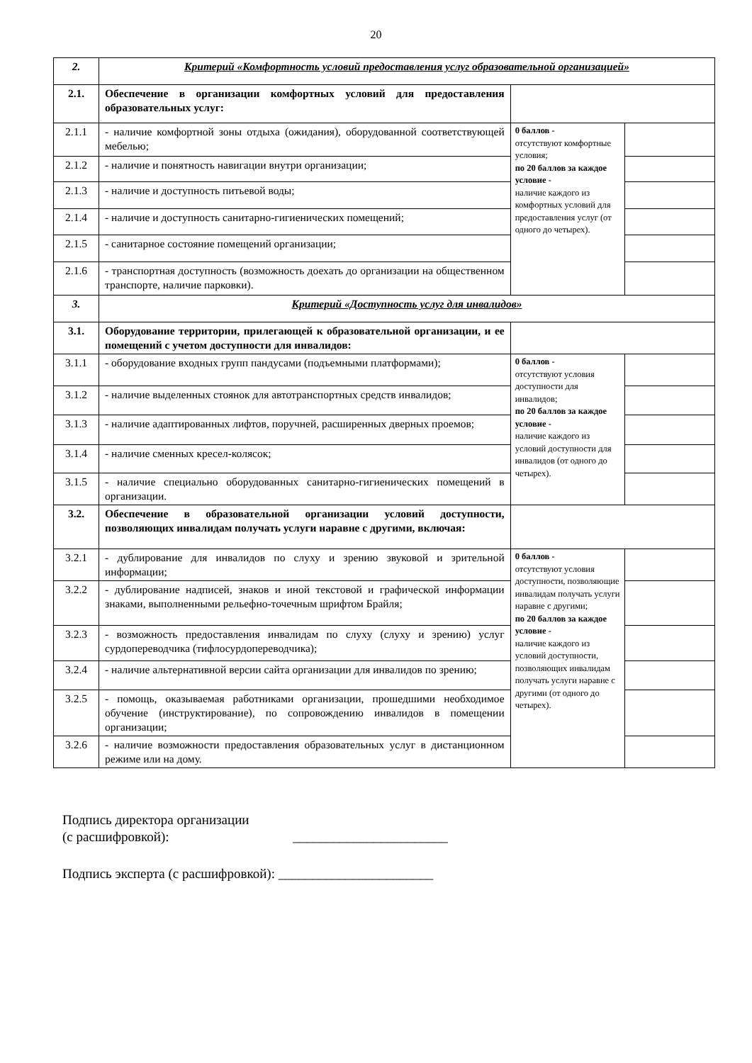20
| 2. | Критерий «Комфортность условий предоставления услуг образовательной организацией» | | |
| 2.1. | Обеспечение в организации комфортных условий для предоставления образовательных услуг: | | |
| 2.1.1 | - наличие комфортной зоны отдыха (ожидания), оборудованной соответствующей мебелью; | 0 баллов - отсутствуют комфортные условия; по 20 баллов за каждое условие - наличие каждого из комфортных условий для предоставления услуг (от одного до четырех). | |
| 2.1.2 | - наличие и понятность навигации внутри организации; | | |
| 2.1.3 | - наличие и доступность питьевой воды; | | |
| 2.1.4 | - наличие и доступность санитарно-гигиенических помещений; | | |
| 2.1.5 | - санитарное состояние помещений организации; | | |
| 2.1.6 | - транспортная доступность (возможность доехать до организации на общественном транспорте, наличие парковки). | | |
| 3. | Критерий «Доступность услуг для инвалидов» | | |
| 3.1. | Оборудование территории, прилегающей к образовательной организации, и ее помещений с учетом доступности для инвалидов: | | |
| 3.1.1 | - оборудование входных групп пандусами (подъемными платформами); | 0 баллов - отсутствуют условия доступности для инвалидов; по 20 баллов за каждое условие - наличие каждого из условий доступности для инвалидов (от одного до четырех). | |
| 3.1.2 | - наличие выделенных стоянок для автотранспортных средств инвалидов; | | |
| 3.1.3 | - наличие адаптированных лифтов, поручней, расширенных дверных проемов; | | |
| 3.1.4 | - наличие сменных кресел-колясок; | | |
| 3.1.5 | - наличие специально оборудованных санитарно-гигиенических помещений в организации. | | |
| 3.2. | Обеспечение в образовательной организации условий доступности, позволяющих инвалидам получать услуги наравне с другими, включая: | | |
| 3.2.1 | - дублирование для инвалидов по слуху и зрению звуковой и зрительной информации; | 0 баллов - отсутствуют условия доступности, позволяющие инвалидам получать услуги наравне с другими; по 20 баллов за каждое условие - наличие каждого из условий доступности, позволяющих инвалидам получать услуги наравне с другими (от одного до четырех). | |
| 3.2.2 | - дублирование надписей, знаков и иной текстовой и графической информации знаками, выполненными рельефно-точечным шрифтом Брайля; | | |
| 3.2.3 | - возможность предоставления инвалидам по слуху (слуху и зрению) услуг сурдопереводчика (тифлосурдопереводчика); | | |
| 3.2.4 | - наличие альтернативной версии сайта организации для инвалидов по зрению; | | |
| 3.2.5 | - помощь, оказываемая работниками организации, прошедшими необходимое обучение (инструктирование), по сопровождению инвалидов в помещении организации; | | |
| 3.2.6 | - наличие возможности предоставления образовательных услуг в дистанционном режиме или на дому. | | |
Подпись директора организации
(с расшифровкой): _______________________
Подпись эксперта (с расшифровкой): _______________________